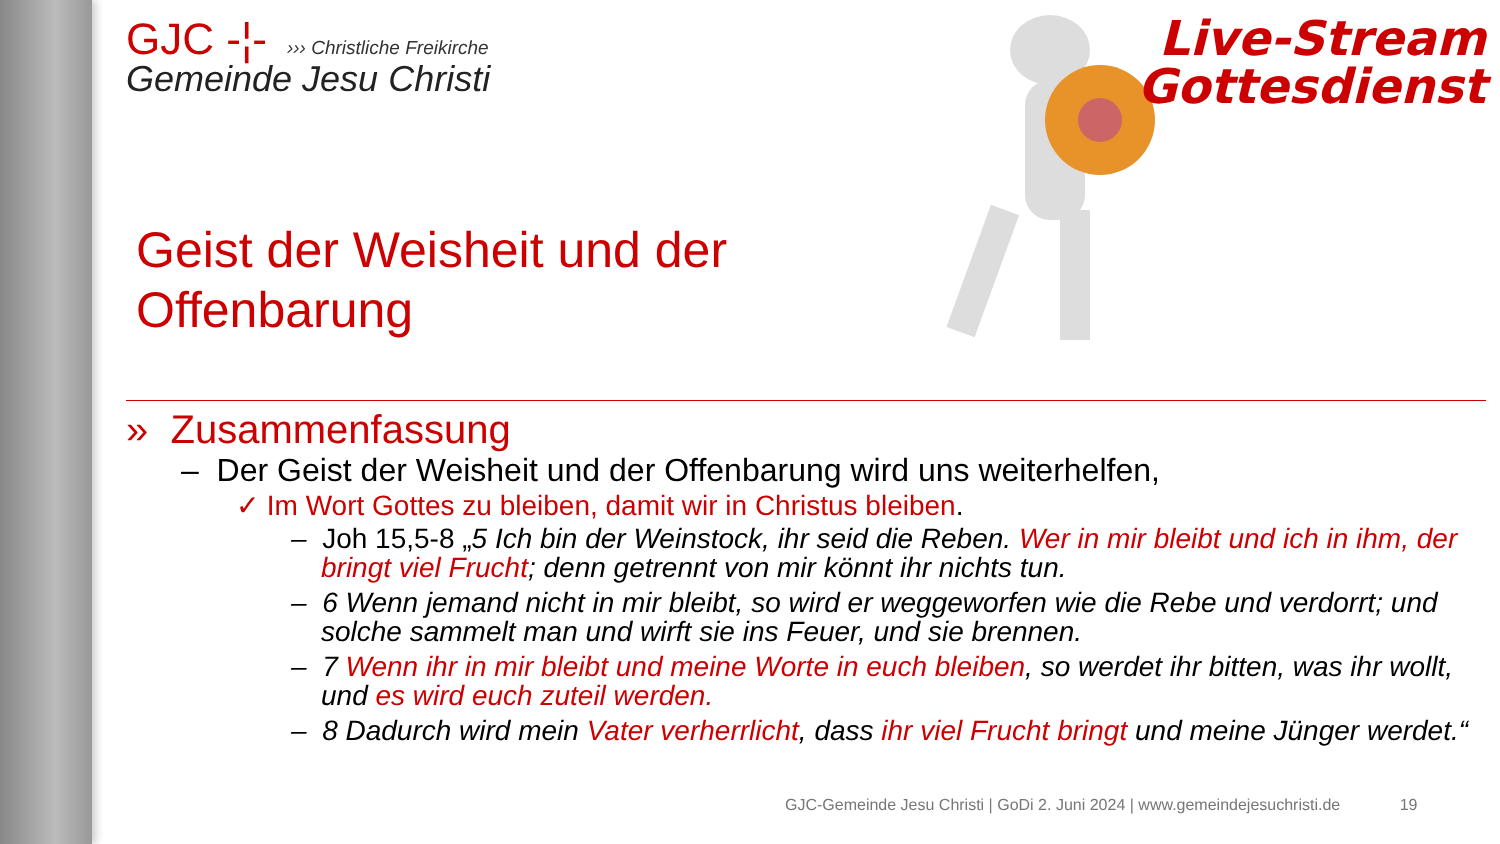Live-Stream
Gottesdienst
GJC -¦- ››› Christliche Freikirche
Gemeinde Jesu Christi
Geist der Weisheit und der
Offenbarung
» Zusammenfassung
– Der Geist der Weisheit und der Offenbarung wird uns weiterhelfen,
✓ Im Wort Gottes zu bleiben, damit wir in Christus bleiben.
– Joh 15,5-8 „5 Ich bin der Weinstock, ihr seid die Reben. Wer in mir bleibt und ich in ihm, der bringt viel Frucht; denn getrennt von mir könnt ihr nichts tun.
– 6 Wenn jemand nicht in mir bleibt, so wird er weggeworfen wie die Rebe und verdorrt; und solche sammelt man und wirft sie ins Feuer, und sie brennen.
– 7 Wenn ihr in mir bleibt und meine Worte in euch bleiben, so werdet ihr bitten, was ihr wollt, und es wird euch zuteil werden.
– 8 Dadurch wird mein Vater verherrlicht, dass ihr viel Frucht bringt und meine Jünger werdet.“
GJC-Gemeinde Jesu Christi | GoDi 2. Juni 2024 | www.gemeindejesuchristi.de 19